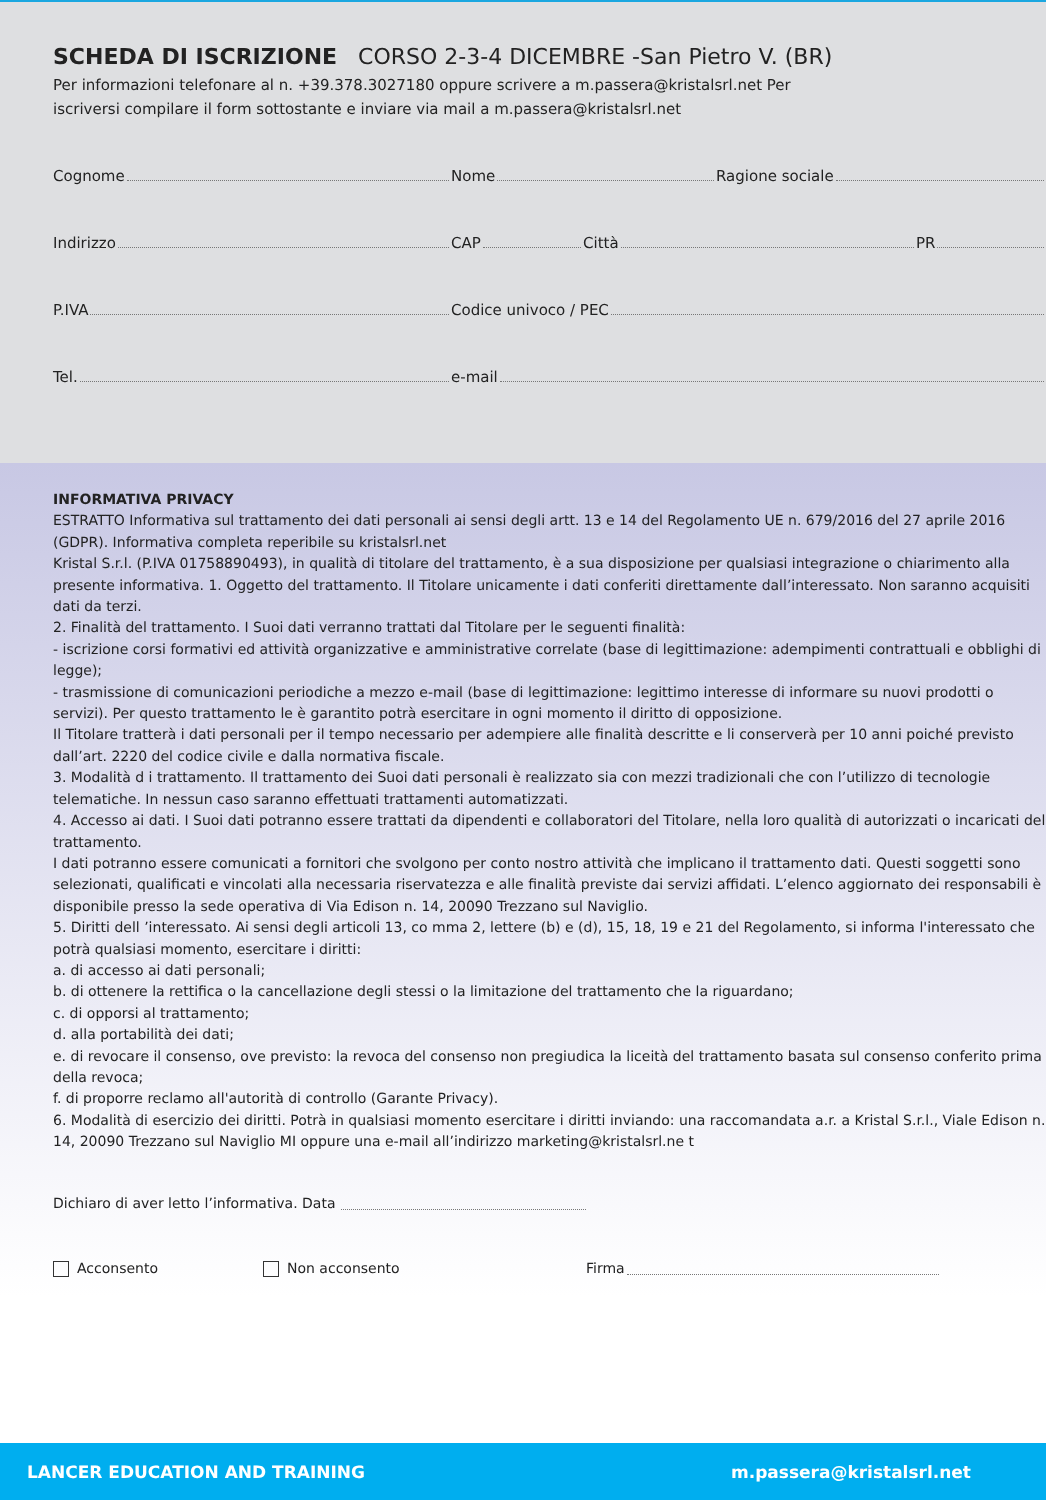SCHEDA DI ISCRIZIONE CORSO 2-3-4 DICEMBRE -San Pietro V. (BR)
Per informazioni telefonare al n. +39.378.3027180 oppure scrivere a m.passera@kristalsrl.net Per
iscriversi compilare il form sottostante e inviare via mail a m.passera@kristalsrl.net
Cognome Nome Ragione sociale
Indirizzo CAP Città PR
P.IVA Codice univoco / PEC
Tel. e-mail
INFORMATIVA PRIVACY
ESTRATTO Informativa sul trattamento dei dati personali ai sensi degli artt. 13 e 14 del Regolamento UE n. 679/2016 del 27 aprile 2016 (GDPR). Informativa completa reperibile su kristalsrl.net
Kristal S.r.l. (P.IVA 01758890493), in qualità di titolare del trattamento, è a sua disposizione per qualsiasi integrazione o chiarimento alla presente informativa. 1. Oggetto del trattamento. Il Titolare unicamente i dati conferiti direttamente dall’interessato. Non saranno acquisiti dati da terzi.
2. Finalità del trattamento. I Suoi dati verranno trattati dal Titolare per le seguenti finalità:
- iscrizione corsi formativi ed attività organizzative e amministrative correlate (base di legittimazione: adempimenti contrattuali e obblighi di legge);
- trasmissione di comunicazioni periodiche a mezzo e-mail (base di legittimazione: legittimo interesse di informare su nuovi prodotti o servizi). Per questo trattamento le è garantito potrà esercitare in ogni momento il diritto di opposizione.
Il Titolare tratterà i dati personali per il tempo necessario per adempiere alle finalità descritte e li conserverà per 10 anni poiché previsto dall’art. 2220 del codice civile e dalla normativa fiscale.
3. Modalità d i trattamento. Il trattamento dei Suoi dati personali è realizzato sia con mezzi tradizionali che con l’utilizzo di tecnologie telematiche. In nessun caso saranno effettuati trattamenti automatizzati.
4. Accesso ai dati. I Suoi dati potranno essere trattati da dipendenti e collaboratori del Titolare, nella loro qualità di autorizzati o incaricati del trattamento.
I dati potranno essere comunicati a fornitori che svolgono per conto nostro attività che implicano il trattamento dati. Questi soggetti sono selezionati, qualificati e vincolati alla necessaria riservatezza e alle finalità previste dai servizi affidati. L’elenco aggiornato dei responsabili è disponibile presso la sede operativa di Via Edison n. 14, 20090 Trezzano sul Naviglio.
5. Diritti dell ’interessato. Ai sensi degli articoli 13, co mma 2, lettere (b) e (d), 15, 18, 19 e 21 del Regolamento, si informa l'interessato che potrà qualsiasi momento, esercitare i diritti:
a. di accesso ai dati personali;
b. di ottenere la rettifica o la cancellazione degli stessi o la limitazione del trattamento che la riguardano;
c. di opporsi al trattamento;
d. alla portabilità dei dati;
e. di revocare il consenso, ove previsto: la revoca del consenso non pregiudica la liceità del trattamento basata sul consenso conferito prima della revoca;
f. di proporre reclamo all'autorità di controllo (Garante Privacy).
6. Modalità di esercizio dei diritti. Potrà in qualsiasi momento esercitare i diritti inviando: una raccomandata a.r. a Kristal S.r.l., Viale Edison n. 14, 20090 Trezzano sul Naviglio MI oppure una e-mail all’indirizzo marketing@kristalsrl.ne t
Dichiaro di aver letto l’informativa. Data
Acconsento Non acconsento Firma
LANCER EDUCATION AND TRAINING m.passera@kristalsrl.net